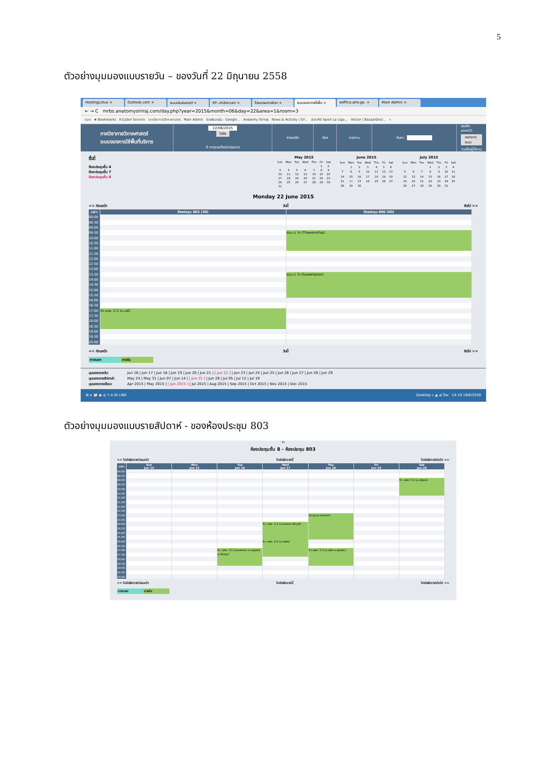5
ตัวอย่างมุมมองแบบรายวัน – ของวันที่ 22 มิถุนายน 2558
HostingLotus × Outlook.com × ระบบประเมินรายวิ × SP--สำนักงานภา × โปรแกรมการจัดก × ระบบจองการใช้พื้น × eoffice.alro.go. × Main Admin ×
← → C mrbs.anatomysiriraj.com/day.php?year=2015&month=06&day=22&area=1&room=3
แอป ★ Bookmarks K-Cyber Service ภาควิชากายวิภาคศาสตร์ Main Admin ไดรฟ์ของฉัน - Google... Anatomy Siriraj News & Activity | Sir... ช่อง RS Sport La Liga... Vector | BazaarDesi... »
ภาควิชากายวิภาคศาสตร์
ระบบจองการใช้พื้นที่บริการ
22/06/2015
ไปยัง
0 การจองที่รอดำเนินการ
ช่วยเหลือ ห้อง รายงาน ค้นหา:
คุณคือ user01
ออกจากระบบ
รายชื่อผู้ใช้งาน
พื้นที่
ห้องประชุมชั้น 4
ห้องประชุมชั้น 7
ห้องประชุมชั้น 8
May 2015
| Sun | Mon | Tue | Wed | Thu | Fri | Sat |
| --- | --- | --- | --- | --- | --- | --- |
| | | | | | 1 | 2 |
| 3 | 4 | 5 | 6 | 7 | 8 | 9 |
| 10 | 11 | 12 | 13 | 14 | 15 | 16 |
| 17 | 18 | 19 | 20 | 21 | 22 | 23 |
| 24 | 25 | 26 | 27 | 28 | 29 | 30 |
| 31 | | | | | | |
June 2015
| Sun | Mon | Tue | Wed | Thu | Fri | Sat |
| --- | --- | --- | --- | --- | --- | --- |
| | 1 | 2 | 3 | 4 | 5 | 6 |
| 7 | 8 | 9 | 10 | 11 | 12 | 13 |
| 14 | 15 | 16 | 17 | 18 | 19 | 20 |
| 21 | 22 | 23 | 24 | 25 | 26 | 27 |
| 28 | 29 | 30 | | | | |
July 2015
| Sun | Mon | Tue | Wed | Thu | Fri | Sat |
| --- | --- | --- | --- | --- | --- | --- |
| | | | 1 | 2 | 3 | 4 |
| 5 | 6 | 7 | 8 | 9 | 10 | 11 |
| 12 | 13 | 14 | 15 | 16 | 17 | 18 |
| 19 | 20 | 21 | 22 | 23 | 24 | 25 |
| 26 | 27 | 28 | 29 | 30 | 31 | |
Monday 22 June 2015
<< ก่อนหน้า วันนี้ ถัดไป >>
| เวลา: | ห้องประชุม 803 (30) | ห้องประชุม 806 (60) |
| --- | --- | --- |
| 08:00 | | |
| 08:30 | | |
| 09:00 | | |
| 09:30 | | สอน ป. โท (Thawornchai) |
| 10:00 | | |
| 10:30 | | |
| 11:00 | | |
| 11:30 | | |
| 12:00 | | |
| 12:30 | | |
| 13:00 | | |
| 13:30 | | สอน ป. โท (Suwattanee) |
| 14:00 | | |
| 14:30 | | |
| 15:00 | | |
| 15:30 | | |
| 16:00 | | |
| 16:30 | | |
| 17:00 | ติว นศพ. ปี 2 (อ.เมธี) | |
| 17:30 | | |
| 18:00 | | |
| 18:30 | | |
| 19:00 | | |
| 19:30 | | |
| 20:00 | | |
<< ก่อนหน้า วันนี้ ถัดไป >>
ภายนอก ภายใน
มุมมองรายวัน: Jun 16 | Jun 17 | Jun 18 | Jun 19 | Jun 20 | Jun 21 | [ Jun 22 ] | Jun 23 | Jun 24 | Jun 25 | Jun 26 | Jun 27 | Jun 28 | Jun 29
มุมมองรายสัปดาห์: May 24 | May 31 | Jun 07 | Jun 14 | [ Jun 21 ] | Jun 28 | Jul 05 | Jul 12 | Jul 19
มุมมองรายเดือน: Apr 2015 | May 2015 | [ Jun 2015 ] | Jul 2015 | Aug 2015 | Sep 2015 | Oct 2015 | Nov 2015 | Dec 2015
⊞ e 📁 ◉ ◎ ϟ A W LINE Desktop » ▲ ◂) ไทย 14:19 19/6/2558
ตัวอย่างมุมมองแบบรายสัปดาห์ - ของห้องประชุม 803
31
ห้องประชุมชั้น 8 - ห้องประชุม 803
<< ไปยังสัปดาห์ก่อนหน้า ไปยังสัปดาห์นี้ ไปยังสัปดาห์ถัดไป >>
| เวลา: | Sun Jun 14 | Mon Jun 15 | Tue Jun 16 | Wed Jun 17 | Thu Jun 18 | Fri Jun 19 | Sat Jun 20 |
| --- | --- | --- | --- | --- | --- | --- | --- |
| 08:00 | | | | | | | |
| 08:30 | | | | | | | |
| 09:00 | | | | | | | ติว นศพ. ปี 2 (อ.ณัฐพล) |
| 09:30 | | | | | | | |
| 10:00 | | | | | | | |
| 10:30 | | | | | | | |
| 11:00 | | | | | | | |
| 11:30 | | | | | | | |
| 12:00 | | | | | | | |
| 12:30 | | | | | | | |
| 13:00 | | | | | ประชุม (อ.ธนาภรณ์) | | |
| 13:30 | | | | | | | |
| 14:00 | | | | ติว นศพ. ปี 2 (อ.พลอย อ.พีรวุฒิ) | | | |
| 14:30 | | | | | | | |
| 15:00 | | | | | | | |
| 15:30 | | | | | | | |
| 16:00 | | | | ติว นศพ. ปี 2 (อ.ธนิศร) | | | |
| 16:30 | | | | | | | |
| 17:00 | | | ติว นศพ. ปี 2 (อ.ธนาภรณ์ อ.เบญจพร อ.ปริชญา) | | ติว นศพ. ปี 2 (อ.ฤดีชา อ.ศุภฤกษ์) | | |
| 17:30 | | | | | | | |
| 18:00 | | | | | | | |
| 18:30 | | | | | | | |
| 19:00 | | | | | | | |
| 19:30 | | | | | | | |
| 20:00 | | | | | | | |
<< ไปยังสัปดาห์ก่อนหน้า ไปยังสัปดาห์นี้ ไปยังสัปดาห์ถัดไป >>
ภายนอก ภายใน